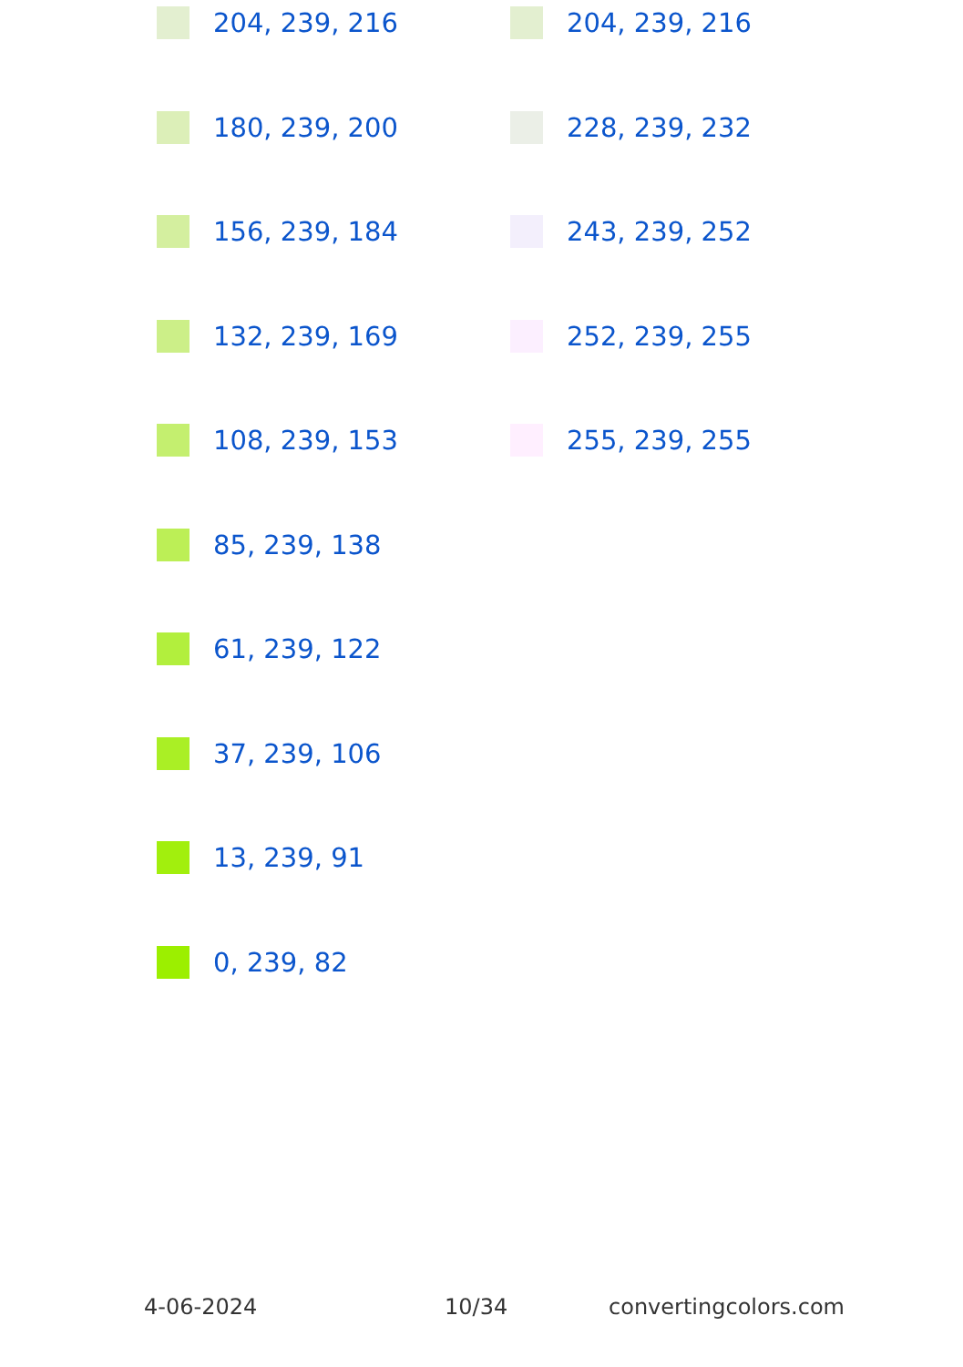204, 239, 216
180, 239, 200
156, 239, 184
132, 239, 169
108, 239, 153
85, 239, 138
61, 239, 122
37, 239, 106
13, 239, 91
0, 239, 82
204, 239, 216
228, 239, 232
243, 239, 252
252, 239, 255
255, 239, 255
4-06-2024 10/34 convertingcolors.com